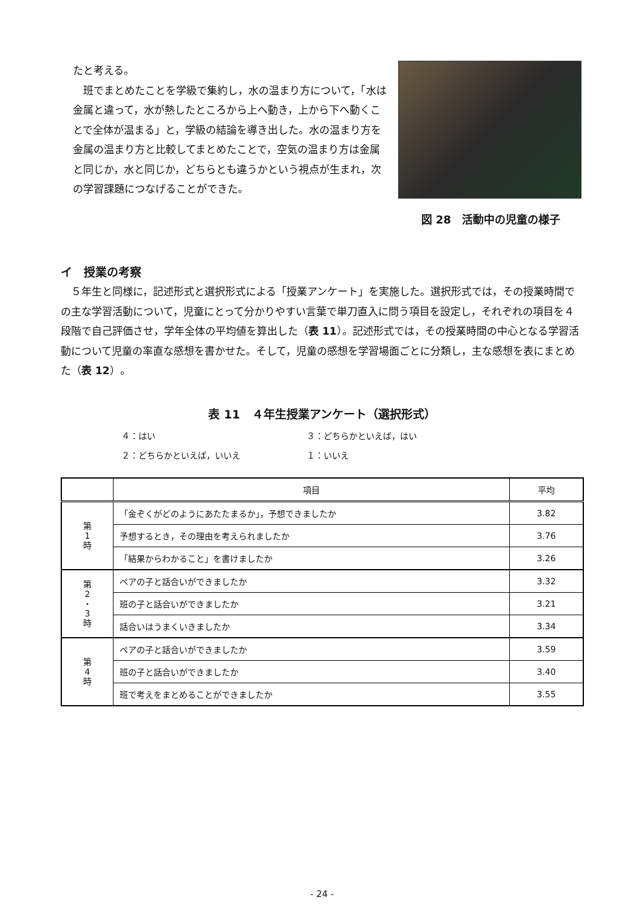たと考える。
　班でまとめたことを学級で集約し，水の温まり方について，「水は金属と違って，水が熱したところから上へ動き，上から下へ動くことで全体が温まる」と，学級の結論を導き出した。水の温まり方を金属の温まり方と比較してまとめたことで，空気の温まり方は金属と同じか，水と同じか，どちらとも違うかという視点が生まれ，次の学習課題につなげることができた。
図 28　活動中の児童の様子
イ　授業の考察
　５年生と同様に，記述形式と選択形式による「授業アンケート」を実施した。選択形式では，その授業時間での主な学習活動について，児童にとって分かりやすい言葉で単刀直入に問う項目を設定し，それぞれの項目を４段階で自己評価させ，学年全体の平均値を算出した（表 11）。記述形式では，その授業時間の中心となる学習活動について児童の率直な感想を書かせた。そして，児童の感想を学習場面ごとに分類し，主な感想を表にまとめた（表 12）。
表 11　４年生授業アンケート（選択形式）
４：はい ３：どちらかといえば，はい
２：どちらかといえば，いいえ １：いいえ
| | 項目 | 平均 |
| --- | --- | --- |
| 第 1 時 | 「金ぞくがどのようにあたたまるか」，予想できましたか | 3.82 |
| | 予想するとき，その理由を考えられましたか | 3.76 |
| | 「結果からわかること」を書けましたか | 3.26 |
| 第 2 ・ 3 時 | ペアの子と話合いができましたか | 3.32 |
| | 班の子と話合いができましたか | 3.21 |
| | 話合いはうまくいきましたか | 3.34 |
| 第 4 時 | ペアの子と話合いができましたか | 3.59 |
| | 班の子と話合いができましたか | 3.40 |
| | 班で考えをまとめることができましたか | 3.55 |
- 24 -